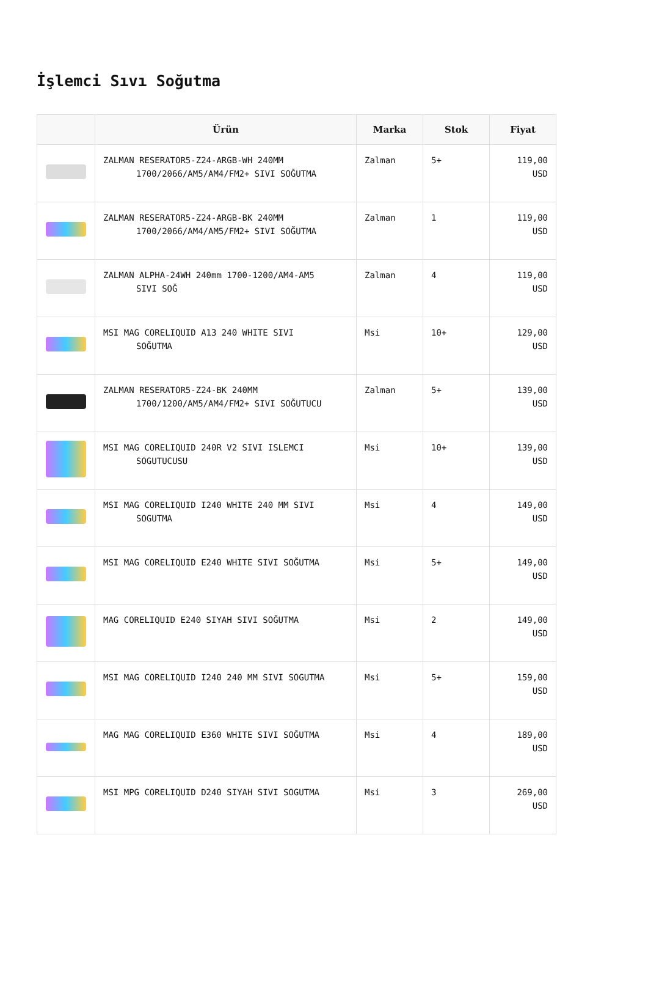İşlemci Sıvı Soğutma
| | Ürün | Marka | Stok | Fiyat |
| --- | --- | --- | --- | --- |
| | ZALMAN RESERATOR5-Z24-ARGB-WH 240MM 1700/2066/AM5/AM4/FM2+ SIVI SOĞUTMA | Zalman | 5+ | 119,00 USD |
| | ZALMAN RESERATOR5-Z24-ARGB-BK 240MM 1700/2066/AM4/AM5/FM2+ SIVI SOĞUTMA | Zalman | 1 | 119,00 USD |
| | ZALMAN ALPHA-24WH 240mm 1700-1200/AM4-AM5 SIVI SOĞ | Zalman | 4 | 119,00 USD |
| | MSI MAG CORELIQUID A13 240 WHITE SIVI SOĞUTMA | Msi | 10+ | 129,00 USD |
| | ZALMAN RESERATOR5-Z24-BK 240MM 1700/1200/AM5/AM4/FM2+ SIVI SOĞUTUCU | Zalman | 5+ | 139,00 USD |
| | MSI MAG CORELIQUID 240R V2 SIVI ISLEMCI SOGUTUCUSU | Msi | 10+ | 139,00 USD |
| | MSI MAG CORELIQUID I240 WHITE 240 MM SIVI SOGUTMA | Msi | 4 | 149,00 USD |
| | MSI MAG CORELIQUID E240 WHITE SIVI SOĞUTMA | Msi | 5+ | 149,00 USD |
| | MAG CORELIQUID E240 SIYAH SIVI SOĞUTMA | Msi | 2 | 149,00 USD |
| | MSI MAG CORELIQUID I240 240 MM SIVI SOGUTMA | Msi | 5+ | 159,00 USD |
| | MAG MAG CORELIQUID E360 WHITE SIVI SOĞUTMA | Msi | 4 | 189,00 USD |
| | MSI MPG CORELIQUID D240 SIYAH SIVI SOGUTMA | Msi | 3 | 269,00 USD |